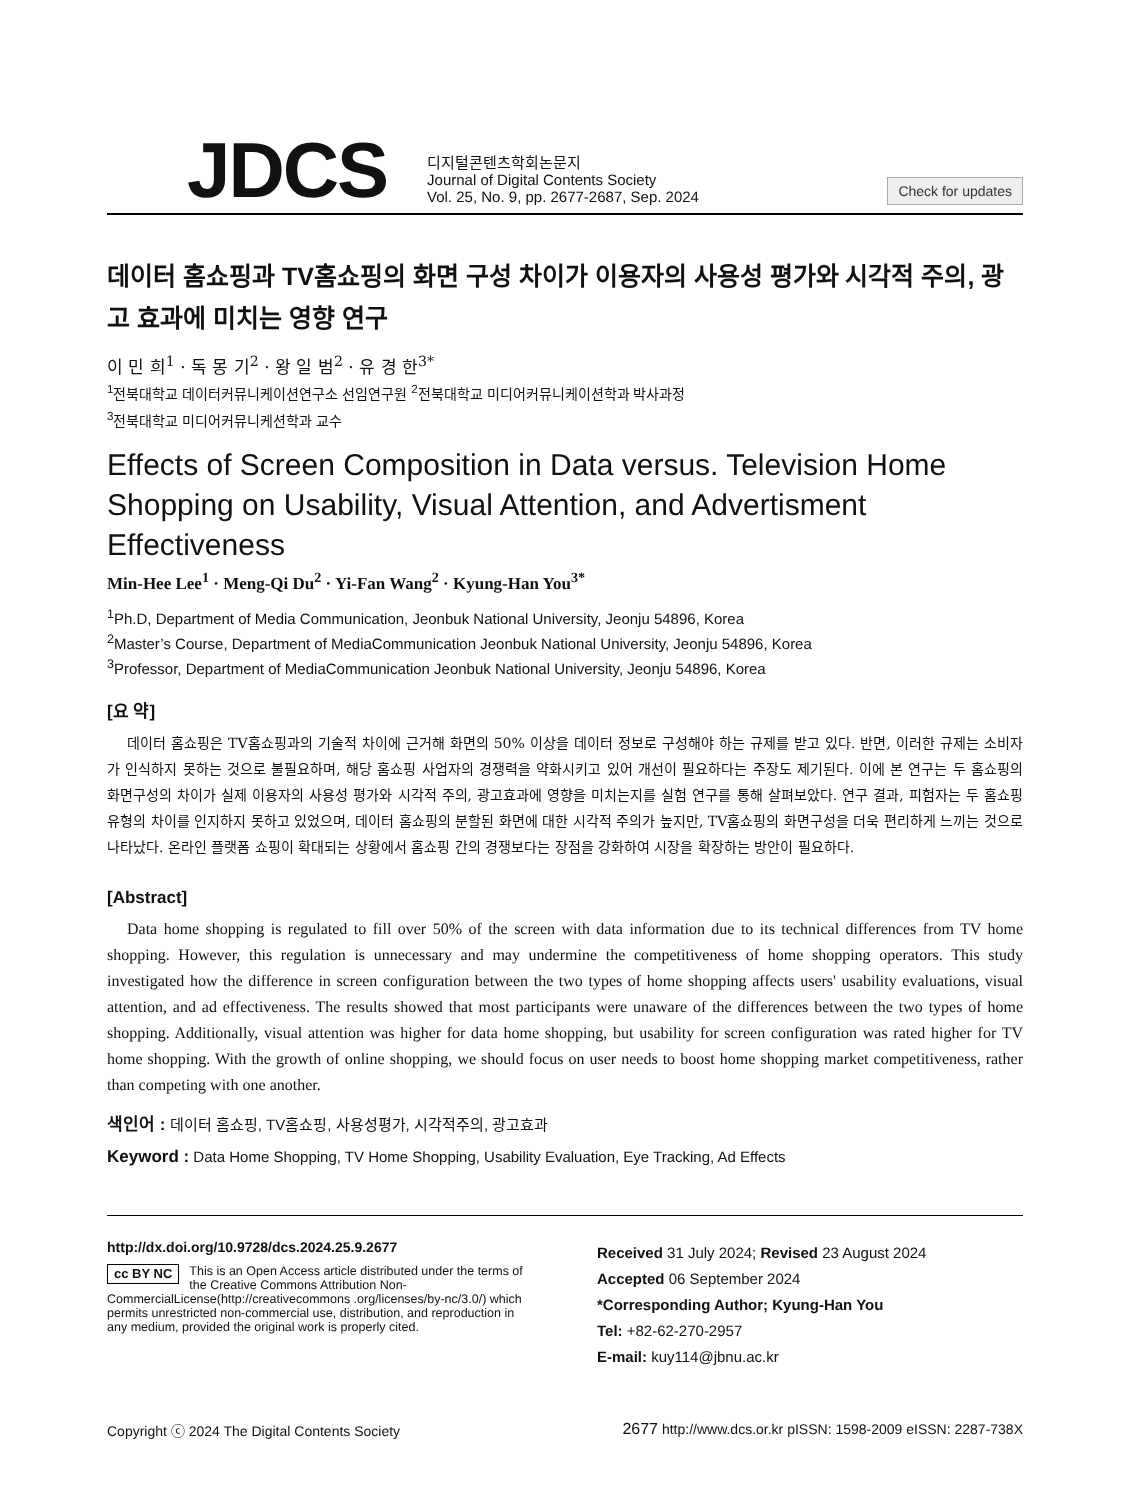JDCS
디지털콘텐츠학회논문지
Journal of Digital Contents Society
Vol. 25, No. 9, pp. 2677-2687, Sep. 2024
Check for updates
데이터 홈쇼핑과 TV홈쇼핑의 화면 구성 차이가 이용자의 사용성 평가와 시각적 주의, 광고 효과에 미치는 영향 연구
이 민 희<sup>1</sup> · 독 몽 기<sup>2</sup> · 왕 일 범<sup>2</sup> · 유 경 한<sup>3*</sup>
<sup>1</sup> 전북대학교 데이터커뮤니케이션연구소 선임연구원 <sup>2</sup>전북대학교 미디어커뮤니케이션학과 박사과정
<sup>3</sup> 전북대학교 미디어커뮤니케션학과 교수
Effects of Screen Composition in Data versus. Television Home Shopping on Usability, Visual Attention, and Advertisment Effectiveness
Min-Hee Lee<sup>1</sup> · Meng-Qi Du<sup>2</sup> · Yi-Fan Wang<sup>2</sup> · Kyung-Han You<sup>3*</sup>
<sup>1</sup> Ph.D, Department of Media Communication, Jeonbuk National University, Jeonju 54896, Korea
<sup>2</sup> Master’s Course, Department of MediaCommunication Jeonbuk National University, Jeonju 54896, Korea
<sup>3</sup> Professor, Department of MediaCommunication Jeonbuk National University, Jeonju 54896, Korea
[요 약]
데이터 홈쇼핑은 TV홈쇼핑과의 기술적 차이에 근거해 화면의 50% 이상을 데이터 정보로 구성해야 하는 규제를 받고 있다. 반면, 이러한 규제는 소비자가 인식하지 못하는 것으로 불필요하며, 해당 홈쇼핑 사업자의 경쟁력을 약화시키고 있어 개선이 필요하다는 주장도 제기된다. 이에 본 연구는 두 홈쇼핑의 화면구성의 차이가 실제 이용자의 사용성 평가와 시각적 주의, 광고효과에 영향을 미치는지를 실험 연구를 통해 살펴보았다. 연구 결과, 피험자는 두 홈쇼핑 유형의 차이를 인지하지 못하고 있었으며, 데이터 홈쇼핑의 분할된 화면에 대한 시각적 주의가 높지만, TV홈쇼핑의 화면구성을 더욱 편리하게 느끼는 것으로 나타났다. 온라인 플랫폼 쇼핑이 확대되는 상황에서 홈쇼핑 간의 경쟁보다는 장점을 강화하여 시장을 확장하는 방안이 필요하다.
[Abstract]
Data home shopping is regulated to fill over 50% of the screen with data information due to its technical differences from TV home shopping. However, this regulation is unnecessary and may undermine the competitiveness of home shopping operators. This study investigated how the difference in screen configuration between the two types of home shopping affects users' usability evaluations, visual attention, and ad effectiveness. The results showed that most participants were unaware of the differences between the two types of home shopping. Additionally, visual attention was higher for data home shopping, but usability for screen configuration was rated higher for TV home shopping. With the growth of online shopping, we should focus on user needs to boost home shopping market competitiveness, rather than competing with one another.
색인어 : 데이터 홈쇼핑, TV홈쇼핑, 사용성평가, 시각적주의, 광고효과
Keyword : Data Home Shopping, TV Home Shopping, Usability Evaluation, Eye Tracking, Ad Effects
http://dx.doi.org/10.9728/dcs.2024.25.9.2677
cc BY NC This is an Open Access article distributed under the terms of the Creative Commons Attribution Non-CommercialLicense(http://creativecommons .org/licenses/by-nc/3.0/) which permits unrestricted non-commercial use, distribution, and reproduction in any medium, provided the original work is properly cited.
Received 31 July 2024; Revised 23 August 2024
Accepted 06 September 2024
*Corresponding Author; Kyung-Han You
Tel: +82-62-270-2957
E-mail: kuy114@jbnu.ac.kr
Copyright ⓒ 2024 The Digital Contents Society 2677 http://www.dcs.or.kr pISSN: 1598-2009 eISSN: 2287-738X